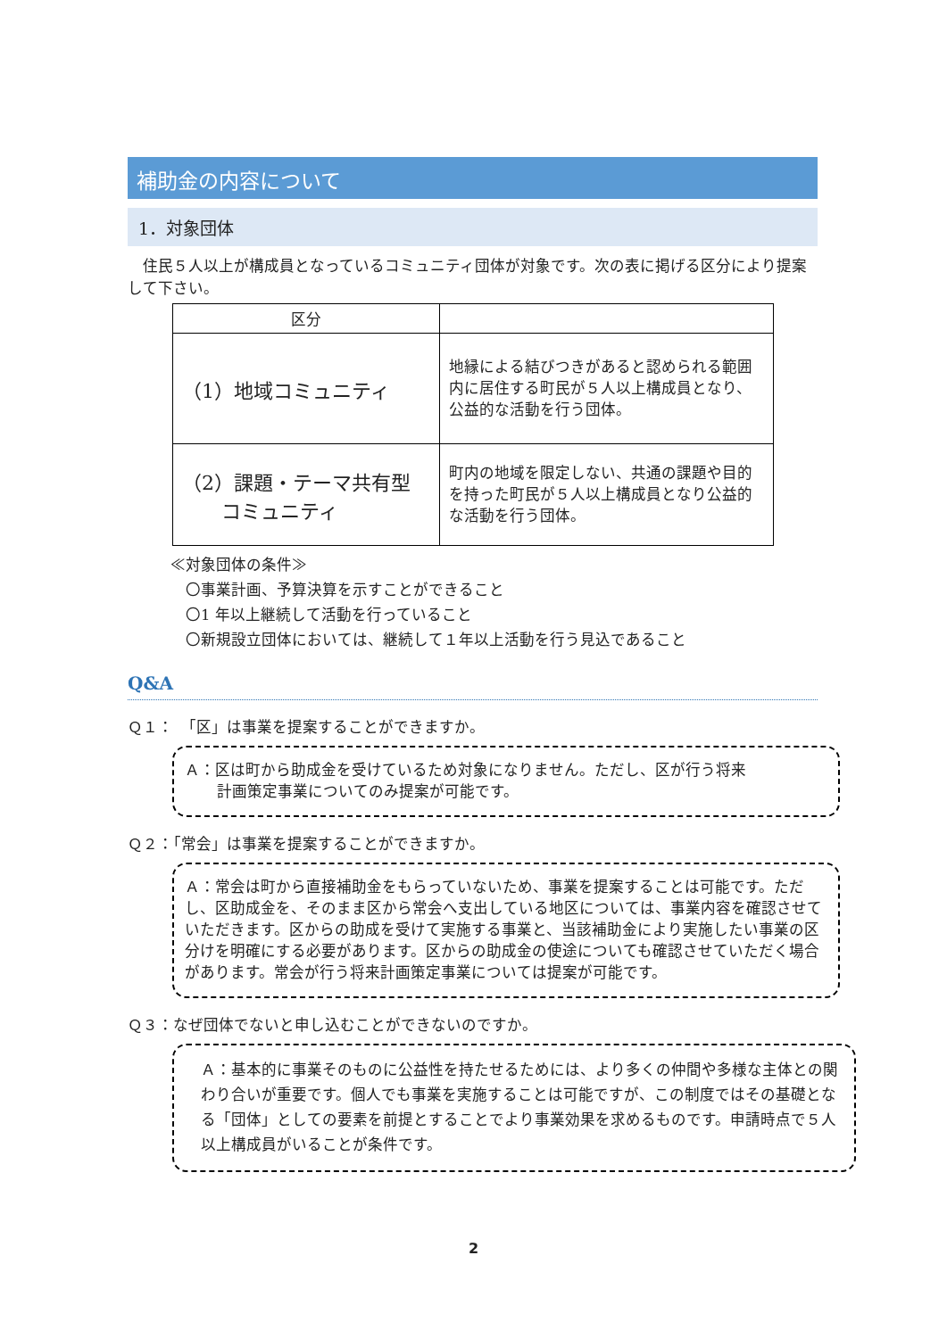補助金の内容について
1．対象団体
　住民５人以上が構成員となっているコミュニティ団体が対象です。次の表に掲げる区分により提案して下さい。
| 区分 | |
| --- | --- |
| （1）地域コミュニティ | 地縁による結びつきがあると認められる範囲内に居住する町民が５人以上構成員となり、公益的な活動を行う団体。 |
| （2）課題・テーマ共有型 コミュニティ | 町内の地域を限定しない、共通の課題や目的を持った町民が５人以上構成員となり公益的な活動を行う団体。 |
≪対象団体の条件≫
　〇事業計画、予算決算を示すことができること
　〇1 年以上継続して活動を行っていること
　〇新規設立団体においては、継続して１年以上活動を行う見込であること
Q&A
Ｑ１：　「区」は事業を提案することができますか。
Ａ：区は町から助成金を受けているため対象になりません。ただし、区が行う将来
計画策定事業についてのみ提案が可能です。
Ｑ２：「常会」は事業を提案することができますか。
Ａ：常会は町から直接補助金をもらっていないため、事業を提案することは可能です。ただし、区助成金を、そのまま区から常会へ支出している地区については、事業内容を確認させていただきます。区からの助成を受けて実施する事業と、当該補助金により実施したい事業の区分けを明確にする必要があります。区からの助成金の使途についても確認させていただく場合があります。常会が行う将来計画策定事業については提案が可能です。
Ｑ３：なぜ団体でないと申し込むことができないのですか。
Ａ：基本的に事業そのものに公益性を持たせるためには、より多くの仲間や多様な主体との関わり合いが重要です。個人でも事業を実施することは可能ですが、この制度ではその基礎となる「団体」としての要素を前提とすることでより事業効果を求めるものです。申請時点で５人以上構成員がいることが条件です。
2